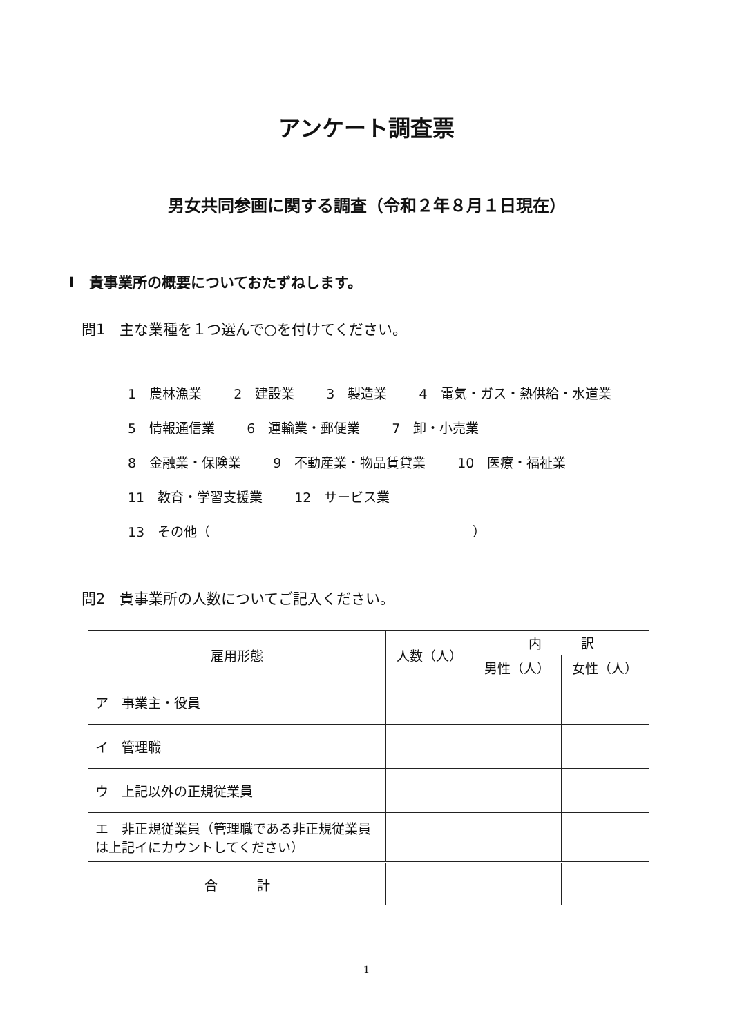アンケート調査票
男女共同参画に関する調査（令和２年８月１日現在）
Ⅰ　貴事業所の概要についておたずねします。
問1　主な業種を１つ選んで○を付けてください。
1　農林漁業 2　建設業 3　製造業 4　電気・ガス・熱供給・水道業
5　情報通信業 6　運輸業・郵便業 7　卸・小売業
8　金融業・保険業 9　不動産業・物品賃貸業 10　医療・福祉業
11　教育・学習支援業 12　サービス業
13　その他（　　　　　　　　　　　　　　　　　　　　）
問2　貴事業所の人数についてご記入ください。
| 雇用形態 | 人数（人） | 内 訳 | |
| --- | --- | --- | --- |
| | | 男性（人） | 女性（人） |
| ア 事業主・役員 | | | |
| イ 管理職 | | | |
| ウ 上記以外の正規従業員 | | | |
| エ 非正規従業員（管理職である非正規従業員は上記イにカウントしてください） | | | |
| 合 計 | | | |
1